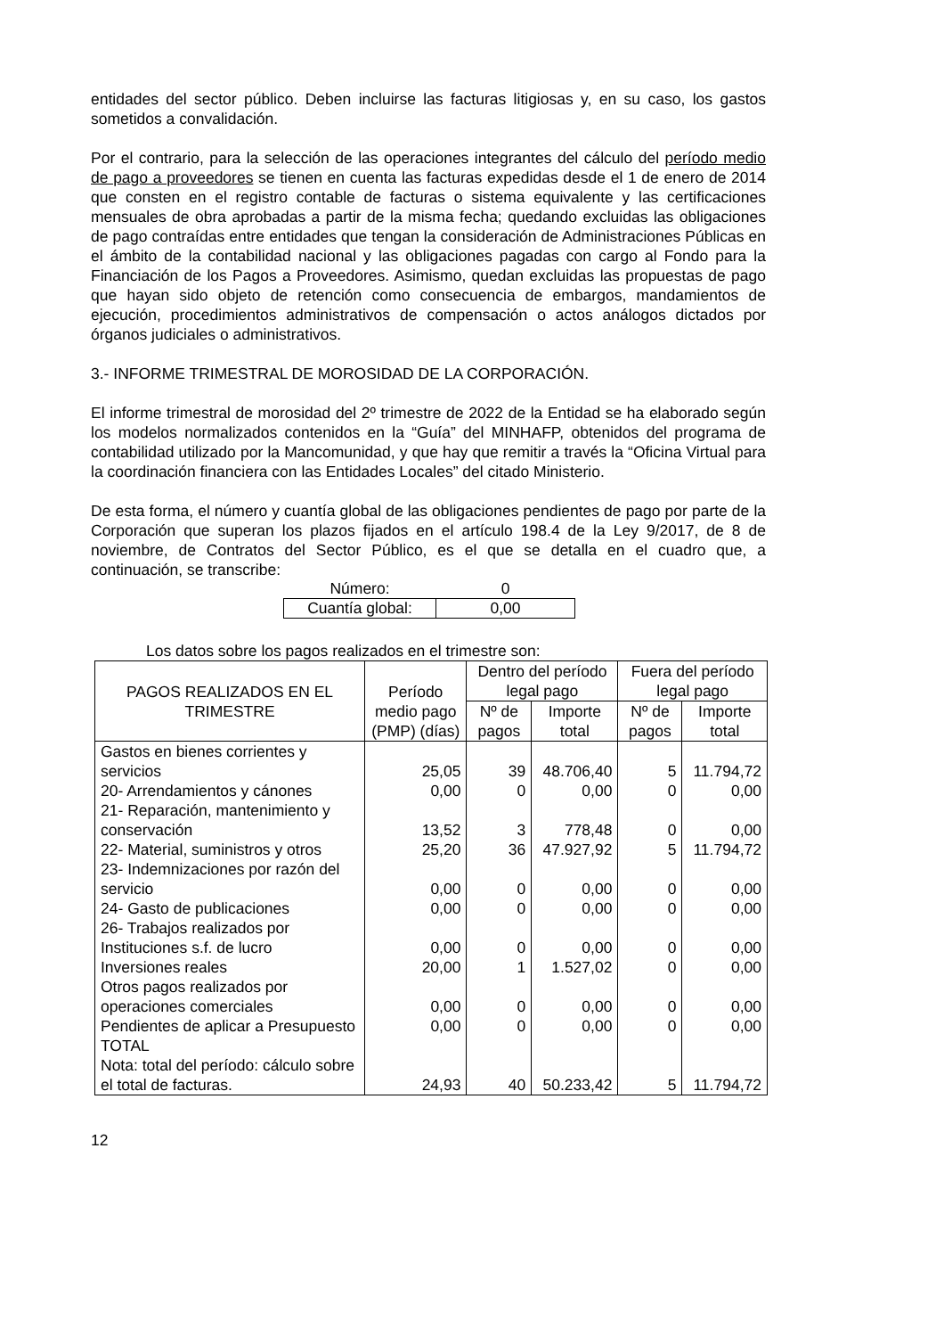entidades del sector público. Deben incluirse las facturas litigiosas y, en su caso, los gastos sometidos a convalidación.
Por el contrario, para la selección de las operaciones integrantes del cálculo del período medio de pago a proveedores se tienen en cuenta las facturas expedidas desde el 1 de enero de 2014 que consten en el registro contable de facturas o sistema equivalente y las certificaciones mensuales de obra aprobadas a partir de la misma fecha; quedando excluidas las obligaciones de pago contraídas entre entidades que tengan la consideración de Administraciones Públicas en el ámbito de la contabilidad nacional y las obligaciones pagadas con cargo al Fondo para la Financiación de los Pagos a Proveedores. Asimismo, quedan excluidas las propuestas de pago que hayan sido objeto de retención como consecuencia de embargos, mandamientos de ejecución, procedimientos administrativos de compensación o actos análogos dictados por órganos judiciales o administrativos.
3.- INFORME TRIMESTRAL DE MOROSIDAD DE LA CORPORACIÓN.
El informe trimestral de morosidad del 2º trimestre de 2022 de la Entidad se ha elaborado según los modelos normalizados contenidos en la “Guía” del MINHAFP, obtenidos del programa de contabilidad utilizado por la Mancomunidad, y que hay que remitir a través la “Oficina Virtual para la coordinación financiera con las Entidades Locales” del citado Ministerio.
De esta forma, el número y cuantía global de las obligaciones pendientes de pago por parte de la Corporación que superan los plazos fijados en el artículo 198.4 de la Ley 9/2017, de 8 de noviembre, de Contratos del Sector Público, es el que se detalla en el cuadro que, a continuación, se transcribe:
| Número: | 0 |
| Cuantía global: | 0,00 |
Los datos sobre los pagos realizados en el trimestre son:
| PAGOS REALIZADOS EN EL TRIMESTRE | Período medio pago (PMP) (días) | Dentro del período legal pago | | Fuera del período legal pago | |
| --- | --- | --- | --- | --- | --- |
| | | Nº de pagos | Importe total | Nº de pagos | Importe total |
| Gastos en bienes corrientes y servicios | 25,05 | 39 | 48.706,40 | 5 | 11.794,72 |
| 20- Arrendamientos y cánones | 0,00 | 0 | 0,00 | 0 | 0,00 |
| 21- Reparación, mantenimiento y conservación | 13,52 | 3 | 778,48 | 0 | 0,00 |
| 22- Material, suministros y otros | 25,20 | 36 | 47.927,92 | 5 | 11.794,72 |
| 23- Indemnizaciones por razón del servicio | 0,00 | 0 | 0,00 | 0 | 0,00 |
| 24- Gasto de publicaciones | 0,00 | 0 | 0,00 | 0 | 0,00 |
| 26- Trabajos realizados por Instituciones s.f. de lucro | 0,00 | 0 | 0,00 | 0 | 0,00 |
| Inversiones reales | 20,00 | 1 | 1.527,02 | 0 | 0,00 |
| Otros pagos realizados por operaciones comerciales | 0,00 | 0 | 0,00 | 0 | 0,00 |
| Pendientes de aplicar a Presupuesto | 0,00 | 0 | 0,00 | 0 | 0,00 |
| TOTAL Nota: total del período: cálculo sobre el total de facturas. | 24,93 | 40 | 50.233,42 | 5 | 11.794,72 |
12